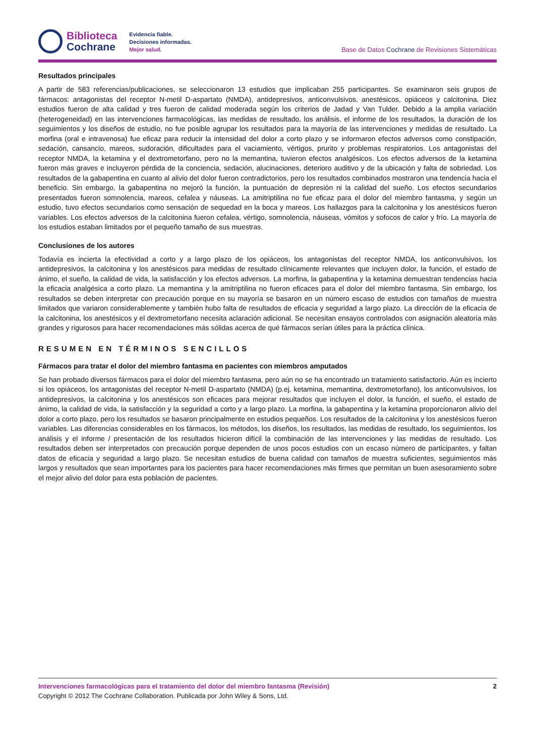Biblioteca
Cochrane
Evidencia fiable.
Decisiones informadas.
Mejor salud.
Base de Datos Cochrane de Revisiones Sistemáticas
Resultados principales
A partir de 583 referencias/publicaciones, se seleccionaron 13 estudios que implicaban 255 participantes. Se examinaron seis grupos de fármacos: antagonistas del receptor N-metil D-aspartato (NMDA), antidepresivos, anticonvulsivos, anestésicos, opiáceos y calcitonina. Diez estudios fueron de alta calidad y tres fueron de calidad moderada según los criterios de Jadad y Van Tulder. Debido a la amplia variación (heterogeneidad) en las intervenciones farmacológicas, las medidas de resultado, los análisis, el informe de los resultados, la duración de los seguimientos y los diseños de estudio, no fue posible agrupar los resultados para la mayoría de las intervenciones y medidas de resultado. La morfina (oral e intravenosa) fue eficaz para reducir la intensidad del dolor a corto plazo y se informaron efectos adversos como constipación, sedación, cansancio, mareos, sudoración, dificultades para el vaciamiento, vértigos, prurito y problemas respiratorios. Los antagonistas del receptor NMDA, la ketamina y el dextrometorfano, pero no la memantina, tuvieron efectos analgésicos. Los efectos adversos de la ketamina fueron más graves e incluyeron pérdida de la conciencia, sedación, alucinaciones, deterioro auditivo y de la ubicación y falta de sobriedad. Los resultados de la gabapentina en cuanto al alivio del dolor fueron contradictorios, pero los resultados combinados mostraron una tendencia hacia el beneficio. Sin embargo, la gabapentina no mejoró la función, la puntuación de depresión ni la calidad del sueño. Los efectos secundarios presentados fueron somnolencia, mareos, cefalea y náuseas. La amitriptilina no fue eficaz para el dolor del miembro fantasma, y según un estudio, tuvo efectos secundarios como sensación de sequedad en la boca y mareos. Los hallazgos para la calcitonina y los anestésicos fueron variables. Los efectos adversos de la calcitonina fueron cefalea, vértigo, somnolencia, náuseas, vómitos y sofocos de calor y frío. La mayoría de los estudios estaban limitados por el pequeño tamaño de sus muestras.
Conclusiones de los autores
Todavía es incierta la efectividad a corto y a largo plazo de los opiáceos, los antagonistas del receptor NMDA, los anticonvulsivos, los antidepresivos, la calcitonina y los anestésicos para medidas de resultado clínicamente relevantes que incluyen dolor, la función, el estado de ánimo, el sueño, la calidad de vida, la satisfacción y los efectos adversos. La morfina, la gabapentina y la ketamina demuestran tendencias hacia la eficacia analgésica a corto plazo. La memantina y la amitriptilina no fueron eficaces para el dolor del miembro fantasma. Sin embargo, los resultados se deben interpretar con precaución porque en su mayoría se basaron en un número escaso de estudios con tamaños de muestra limitados que variaron considerablemente y también hubo falta de resultados de eficacia y seguridad a largo plazo. La dirección de la eficacia de la calcitonina, los anestésicos y el dextrometorfano necesita aclaración adicional. Se necesitan ensayos controlados con asignación aleatoria más grandes y rigurosos para hacer recomendaciones más sólidas acerca de qué fármacos serían útiles para la práctica clínica.
RESUMEN EN TÉRMINOS SENCILLOS
Fármacos para tratar el dolor del miembro fantasma en pacientes con miembros amputados
Se han probado diversos fármacos para el dolor del miembro fantasma, pero aún no se ha encontrado un tratamiento satisfactorio. Aún es incierto si los opiáceos, los antagonistas del receptor N-metil D-aspartato (NMDA) (p.ej. ketamina, memantina, dextrometorfano), los anticonvulsivos, los antidepresivos, la calcitonina y los anestésicos son eficaces para mejorar resultados que incluyen el dolor, la función, el sueño, el estado de ánimo, la calidad de vida, la satisfacción y la seguridad a corto y a largo plazo. La morfina, la gabapentina y la ketamina proporcionaron alivio del dolor a corto plazo, pero los resultados se basaron principalmente en estudios pequeños. Los resultados de la calcitonina y los anestésicos fueron variables. Las diferencias considerables en los fármacos, los métodos, los diseños, los resultados, las medidas de resultado, los seguimientos, los análisis y el informe / presentación de los resultados hicieron difícil la combinación de las intervenciones y las medidas de resultado. Los resultados deben ser interpretados con precaución porque dependen de unos pocos estudios con un escaso número de participantes, y faltan datos de eficacia y seguridad a largo plazo. Se necesitan estudios de buena calidad con tamaños de muestra suficientes, seguimientos más largos y resultados que sean importantes para los pacientes para hacer recomendaciones más firmes que permitan un buen asesoramiento sobre el mejor alivio del dolor para esta población de pacientes.
Intervenciones farmacológicas para el tratamiento del dolor del miembro fantasma (Revisión) 2
Copyright © 2012 The Cochrane Collaboration. Publicada por John Wiley & Sons, Ltd.